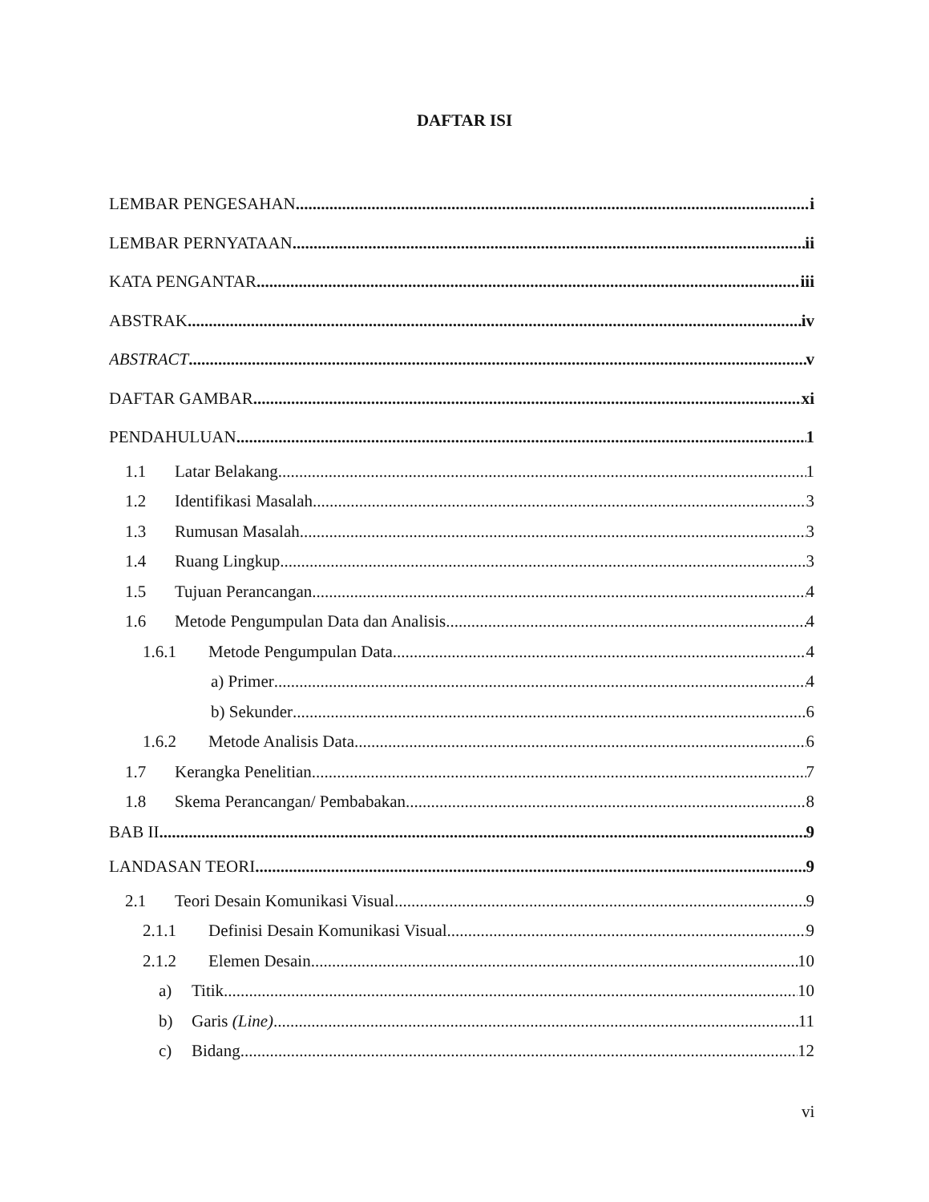DAFTAR ISI
LEMBAR PENGESAHAN i
LEMBAR PERNYATAAN ii
KATA PENGANTAR iii
ABSTRAK iv
ABSTRACT v
DAFTAR GAMBAR xi
PENDAHULUAN 1
1.1 Latar Belakang 1
1.2 Identifikasi Masalah 3
1.3 Rumusan Masalah 3
1.4 Ruang Lingkup 3
1.5 Tujuan Perancangan 4
1.6 Metode Pengumpulan Data dan Analisis 4
1.6.1 Metode Pengumpulan Data 4
a) Primer 4
b) Sekunder 6
1.6.2 Metode Analisis Data 6
1.7 Kerangka Penelitian 7
1.8 Skema Perancangan/ Pembabakan 8
BAB II 9
LANDASAN TEORI 9
2.1 Teori Desain Komunikasi Visual 9
2.1.1 Definisi Desain Komunikasi Visual 9
2.1.2 Elemen Desain 10
a) Titik 10
b) Garis (Line) 11
c) Bidang 12
vi